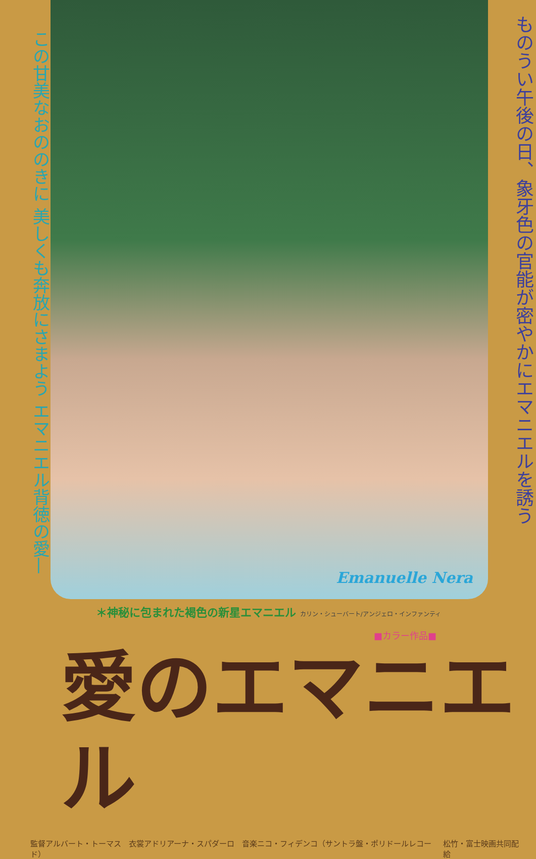この甘美なおののきに 美しくも奔放にさまよう エマニエル背徳の愛—
Emanuelle Nera
ものうい午後の日、象牙色の官能が密やかにエマニエルを誘う
＊神秘に包まれた褐色の新星エマニエル カリン・シューバート/アンジェロ・インファンティ
■カラー作品■
愛のエマニエル
監督アルバート・トーマス　衣裳アドリアーナ・スパダーロ　音楽ニコ・フィデンコ（サントラ盤・ポリドールレコード） 松竹・富士映画共同配給